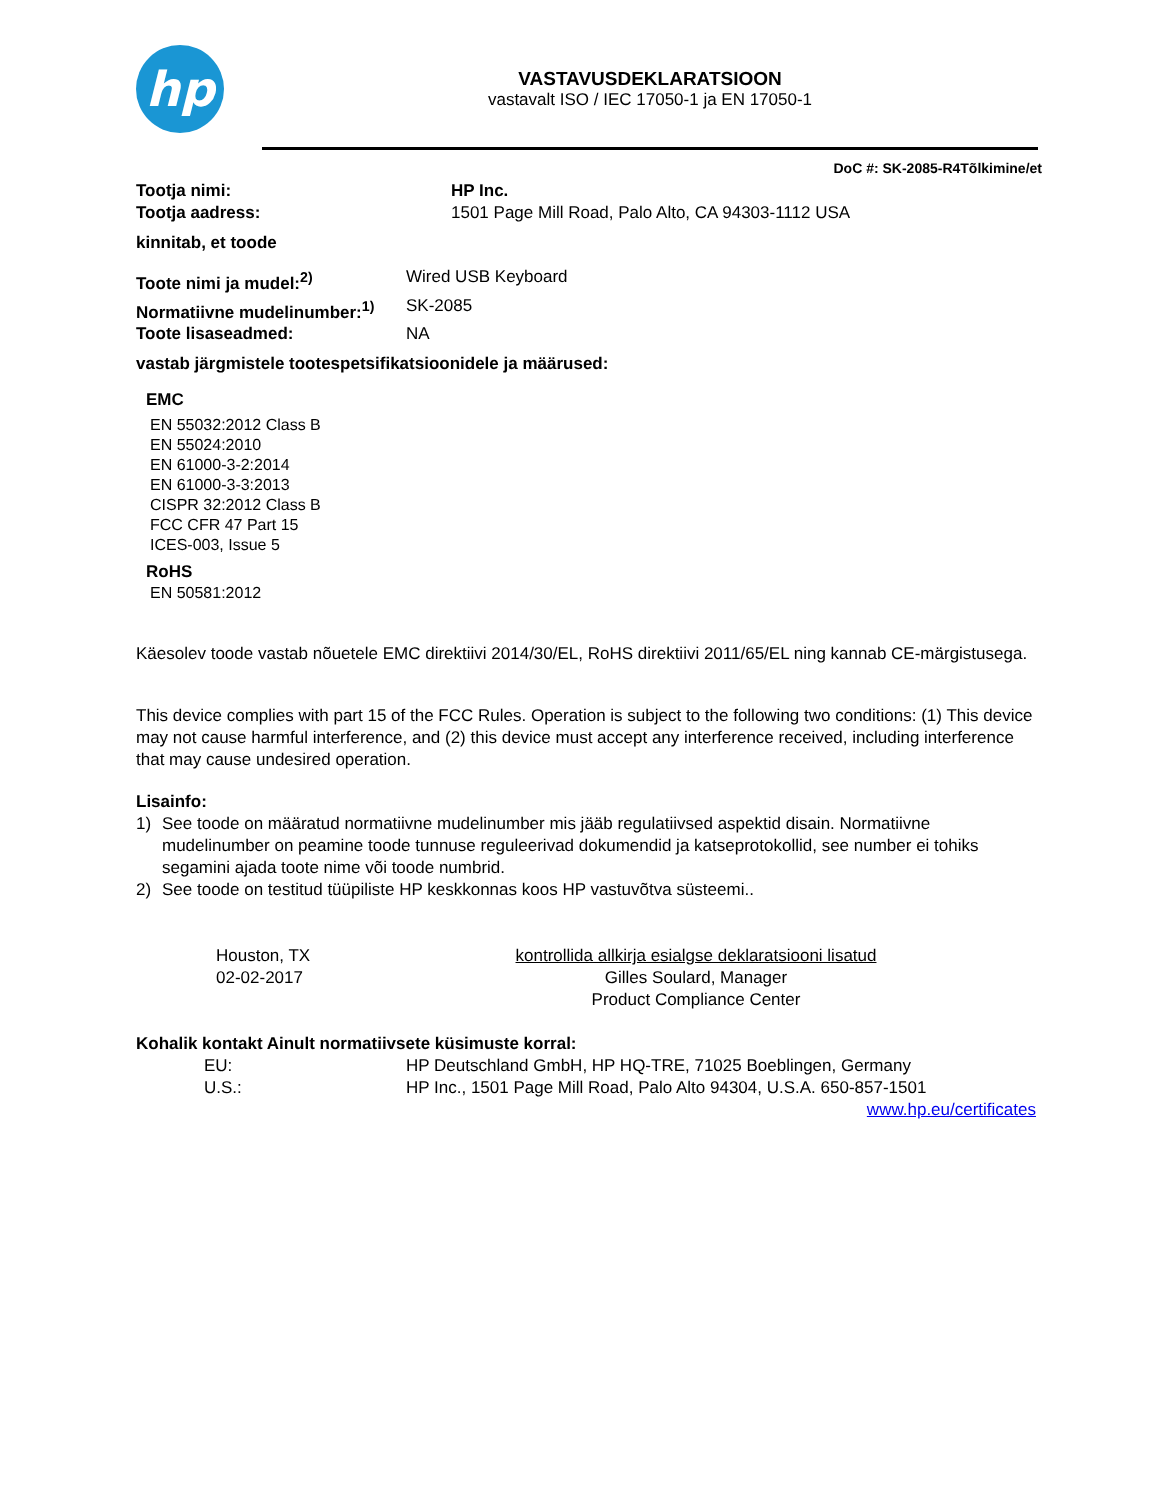hp
VASTAVUSDEKLARATSIOON
vastavalt ISO / IEC 17050-1 ja EN 17050-1
DoC #: SK-2085-R4Tõlkimine/et
Tootja nimi: HP Inc.
Tootja aadress: 1501 Page Mill Road, Palo Alto, CA 94303-1112 USA
kinnitab, et toode
Toote nimi ja mudel:<sup>2)</sup> Wired USB Keyboard
Normatiivne mudelinumber:<sup>1)</sup> SK-2085
Toote lisaseadmed: NA
vastab järgmistele tootespetsifikatsioonidele ja määrused:
EMC
EN 55032:2012 Class B
EN 55024:2010
EN 61000-3-2:2014
EN 61000-3-3:2013
CISPR 32:2012 Class B
FCC CFR 47 Part 15
ICES-003, Issue 5
RoHS
EN 50581:2012
Käesolev toode vastab nõuetele EMC direktiivi 2014/30/EL, RoHS direktiivi 2011/65/EL ning kannab CE-märgistusega.
This device complies with part 15 of the FCC Rules. Operation is subject to the following two conditions: (1) This device may not cause harmful interference, and (2) this device must accept any interference received, including interference that may cause undesired operation.
Lisainfo:
1) See toode on määratud normatiivne mudelinumber mis jääb regulatiivsed aspektid disain. Normatiivne mudelinumber on peamine toode tunnuse reguleerivad dokumendid ja katseprotokollid, see number ei tohiks segamini ajada toote nime või toode numbrid.
2) See toode on testitud tüüpiliste HP keskkonnas koos HP vastuvõtva süsteemi..
Houston, TX
02-02-2017
kontrollida allkirja esialgse deklaratsiooni lisatud
Gilles Soulard, Manager
Product Compliance Center
Kohalik kontakt Ainult normatiivsete küsimuste korral:
EU: HP Deutschland GmbH, HP HQ-TRE, 71025 Boeblingen, Germany
U.S.: HP Inc., 1501 Page Mill Road, Palo Alto 94304, U.S.A. 650-857-1501
www.hp.eu/certificates